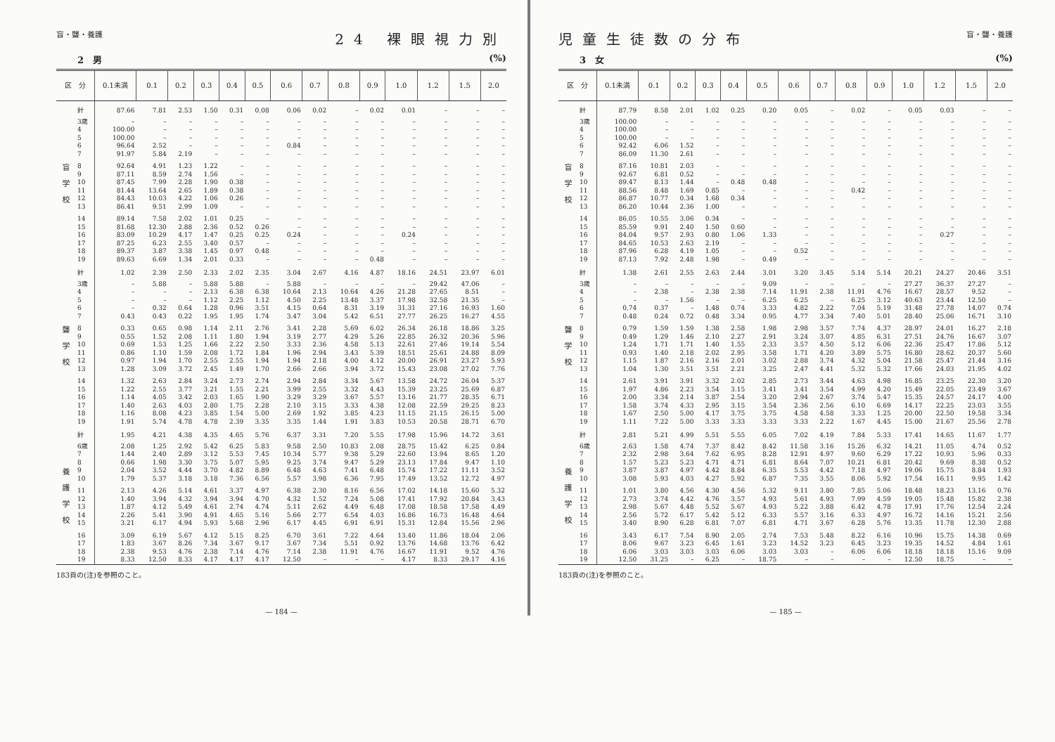盲・聾・養護 24 裸眼視力別
2　男 (%)
| 区 分 | | 0.1未満 | 0.1 | 0.2 | 0.3 | 0.4 | 0.5 | 0.6 | 0.7 | 0.8 | 0.9 | 1.0 | 1.2 | 1.5 | 2.0 |
| --- | --- | --- | --- | --- | --- | --- | --- | --- | --- | --- | --- | --- | --- | --- | --- |
| 盲 学 校 | 計 | 87.66 | 7.81 | 2.53 | 1.50 | 0.31 | 0.08 | 0.06 | 0.02 | – | 0.02 | 0.01 | – | – | – |
| | 3歳 | – | – | – | – | – | – | – | – | – | – | – | – | – | – |
| | 4 | 100.00 | – | – | – | – | – | – | – | – | – | – | – | – | – |
| | 5 | 100.00 | – | – | – | – | – | – | – | – | – | – | – | – | – |
| | 6 | 96.64 | 2.52 | – | – | – | – | 0.84 | – | – | – | – | – | – | – |
| | 7 | 91.97 | 5.84 | 2.19 | – | – | – | – | – | – | – | – | – | – | – |
| | 8 | 92.64 | 4.91 | 1.23 | 1.22 | – | – | – | – | – | – | – | – | – | – |
| | 9 | 87.11 | 8.59 | 2.74 | 1.56 | – | – | – | – | – | – | – | – | – | – |
| | 10 | 87.45 | 7.99 | 2.28 | 1.90 | 0.38 | – | – | – | – | – | – | – | – | – |
| | 11 | 81.44 | 13.64 | 2.65 | 1.89 | 0.38 | – | – | – | – | – | – | – | – | – |
| | 12 | 84.43 | 10.03 | 4.22 | 1.06 | 0.26 | – | – | – | – | – | – | – | – | – |
| | 13 | 86.41 | 9.51 | 2.99 | 1.09 | – | – | – | – | – | – | – | – | – | – |
| | 14 | 89.14 | 7.58 | 2.02 | 1.01 | 0.25 | – | – | – | – | – | – | – | – | – |
| | 15 | 81.68 | 12.30 | 2.88 | 2.36 | 0.52 | 0.26 | – | – | – | – | – | – | – | – |
| | 16 | 83.09 | 10.29 | 4.17 | 1.47 | 0.25 | 0.25 | 0.24 | – | – | – | 0.24 | – | – | – |
| | 17 | 87.25 | 6.23 | 2.55 | 3.40 | 0.57 | – | – | – | – | – | – | – | – | – |
| | 18 | 89.37 | 3.87 | 3.38 | 1.45 | 0.97 | 0.48 | – | – | – | – | – | – | – | – |
| | 19 | 89.63 | 6.69 | 1.34 | 2.01 | 0.33 | – | – | – | – | 0.48 | – | – | – | – |
| 聾 学 校 | 計 | 1.02 | 2.39 | 2.50 | 2.33 | 2.02 | 2.35 | 3.04 | 2.67 | 4.16 | 4.87 | 18.16 | 24.51 | 23.97 | 6.01 |
| | 3歳 | – | 5.88 | – | 5.88 | 5.88 | – | 5.88 | – | – | – | – | 29.42 | 47.06 | – |
| | 4 | – | – | – | 2.13 | 6.38 | 6.38 | 10.64 | 2.13 | 10.64 | 4.26 | 21.28 | 27.65 | 8.51 | – |
| | 5 | – | – | – | 1.12 | 2.25 | 1.12 | 4.50 | 2.25 | 13.48 | 3.37 | 17.98 | 32.58 | 21.35 | – |
| | 6 | – | 0.32 | 0.64 | 1.28 | 0.96 | 3.51 | 4.15 | 0.64 | 8.31 | 3.19 | 31.31 | 27.16 | 16.93 | 1.60 |
| | 7 | 0.43 | 0.43 | 0.22 | 1.95 | 1.95 | 1.74 | 3.47 | 3.04 | 5.42 | 6.51 | 27.77 | 26.25 | 16.27 | 4.55 |
| | 8 | 0.33 | 0.65 | 0.98 | 1.14 | 2.11 | 2.76 | 3.41 | 2.28 | 5.69 | 6.02 | 26.34 | 26.18 | 18.86 | 3.25 |
| | 9 | 0.55 | 1.52 | 2.08 | 1.11 | 1.80 | 1.94 | 3.19 | 2.77 | 4.29 | 5.26 | 22.85 | 26.32 | 20.36 | 5.96 |
| | 10 | 0.69 | 1.53 | 1.25 | 1.66 | 2.22 | 2.50 | 3.33 | 2.36 | 4.58 | 5.13 | 22.61 | 27.46 | 19.14 | 5.54 |
| | 11 | 0.86 | 1.10 | 1.59 | 2.08 | 1.72 | 1.84 | 1.96 | 2.94 | 3.43 | 5.39 | 18.51 | 25.61 | 24.88 | 8.09 |
| | 12 | 0.97 | 1.94 | 1.70 | 2.55 | 2.55 | 1.94 | 1.94 | 2.18 | 4.00 | 4.12 | 20.00 | 26.91 | 23.27 | 5.93 |
| | 13 | 1.28 | 3.09 | 3.72 | 2.45 | 1.49 | 1.70 | 2.66 | 2.66 | 3.94 | 3.72 | 15.43 | 23.08 | 27.02 | 7.76 |
| | 14 | 1.32 | 2.63 | 2.84 | 3.24 | 2.73 | 2.74 | 2.94 | 2.84 | 3.34 | 5.67 | 13.58 | 24.72 | 26.04 | 5.37 |
| | 15 | 1.22 | 2.55 | 3.77 | 3.21 | 1.55 | 2.21 | 3.99 | 2.55 | 3.32 | 4.43 | 15.39 | 23.25 | 25.69 | 6.87 |
| | 16 | 1.14 | 4.05 | 3.42 | 2.03 | 1.65 | 1.90 | 3.29 | 3.29 | 3.67 | 5.57 | 13.16 | 21.77 | 28.35 | 6.71 |
| | 17 | 1.40 | 2.63 | 4.03 | 2.80 | 1.75 | 2.28 | 2.10 | 3.15 | 3.33 | 4.38 | 12.08 | 22.59 | 29.25 | 8.23 |
| | 18 | 1.16 | 8.08 | 4.23 | 3.85 | 1.54 | 5.00 | 2.69 | 1.92 | 3.85 | 4.23 | 11.15 | 21.15 | 26.15 | 5.00 |
| | 19 | 1.91 | 5.74 | 4.78 | 4.78 | 2.39 | 3.35 | 3.35 | 1.44 | 1.91 | 3.83 | 10.53 | 20.58 | 28.71 | 6.70 |
| 養 護 学 校 | 計 | 1.95 | 4.21 | 4.38 | 4.35 | 4.65 | 5.76 | 6.37 | 3.31 | 7.20 | 5.55 | 17.98 | 15.96 | 14.72 | 3.61 |
| | 6歳 | 2.08 | 1.25 | 2.92 | 5.42 | 6.25 | 5.83 | 9.58 | 2.50 | 10.83 | 2.08 | 28.75 | 15.42 | 6.25 | 0.84 |
| | 7 | 1.44 | 2.40 | 2.89 | 3.12 | 5.53 | 7.45 | 10.34 | 5.77 | 9.38 | 5.29 | 22.60 | 13.94 | 8.65 | 1.20 |
| | 8 | 0.66 | 1.98 | 3.30 | 3.75 | 5.07 | 5.95 | 9.25 | 3.74 | 9.47 | 5.29 | 23.13 | 17.84 | 9.47 | 1.10 |
| | 9 | 2.04 | 3.52 | 4.44 | 3.70 | 4.82 | 8.89 | 6.48 | 4.63 | 7.41 | 6.48 | 15.74 | 17.22 | 11.11 | 3.52 |
| | 10 | 1.79 | 5.37 | 3.18 | 3.18 | 7.36 | 6.56 | 5.57 | 3.98 | 6.36 | 7.95 | 17.49 | 13.52 | 12.72 | 4.97 |
| | 11 | 2.13 | 4.26 | 5.14 | 4.61 | 3.37 | 4.97 | 6.38 | 2.30 | 8.16 | 6.56 | 17.02 | 14.18 | 15.60 | 5.32 |
| | 12 | 1.40 | 3.94 | 4.32 | 3.94 | 3.94 | 4.70 | 4.32 | 1.52 | 7.24 | 5.08 | 17.41 | 17.92 | 20.84 | 3.43 |
| | 13 | 1.87 | 4.12 | 5.49 | 4.61 | 2.74 | 4.74 | 5.11 | 2.62 | 4.49 | 6.48 | 17.08 | 18.58 | 17.58 | 4.49 |
| | 14 | 2.26 | 5.41 | 3.90 | 4.91 | 4.65 | 5.16 | 5.66 | 2.77 | 6.54 | 4.03 | 16.86 | 16.73 | 16.48 | 4.64 |
| | 15 | 3.21 | 6.17 | 4.94 | 5.93 | 5.68 | 2.96 | 6.17 | 4.45 | 6.91 | 6.91 | 15.31 | 12.84 | 15.56 | 2.96 |
| | 16 | 3.09 | 6.19 | 5.67 | 4.12 | 5.15 | 8.25 | 6.70 | 3.61 | 7.22 | 4.64 | 13.40 | 11.86 | 18.04 | 2.06 |
| | 17 | 1.83 | 3.67 | 8.26 | 7.34 | 3.67 | 9.17 | 3.67 | 7.34 | 5.51 | 0.92 | 13.76 | 14.68 | 13.76 | 6.42 |
| | 18 | 2.38 | 9.53 | 4.76 | 2.38 | 7.14 | 4.76 | 7.14 | 2.38 | 11.91 | 4.76 | 16.67 | 11.91 | 9.52 | 4.76 |
| | 19 | 8.33 | 12.50 | 8.33 | 4.17 | 4.17 | 4.17 | 12.50 | – | – | – | 4.17 | 8.33 | 29.17 | 4.16 |
183頁の(注)を参照のこと。
— 184 —
児童生徒数の分布 盲・聾・養護
3　女 (%)
| 区 分 | | 0.1未満 | 0.1 | 0.2 | 0.3 | 0.4 | 0.5 | 0.6 | 0.7 | 0.8 | 0.9 | 1.0 | 1.2 | 1.5 | 2.0 |
| --- | --- | --- | --- | --- | --- | --- | --- | --- | --- | --- | --- | --- | --- | --- | --- |
| 盲 学 校 | 計 | 87.79 | 8.58 | 2.01 | 1.02 | 0.25 | 0.20 | 0.05 | – | 0.02 | – | 0.05 | 0.03 | – | – |
| | 3歳 | 100.00 | – | – | – | – | – | – | – | – | – | – | – | – | – |
| | 4 | 100.00 | – | – | – | – | – | – | – | – | – | – | – | – | – |
| | 5 | 100.00 | – | – | – | – | – | – | – | – | – | – | – | – | – |
| | 6 | 92.42 | 6.06 | 1.52 | – | – | – | – | – | – | – | – | – | – | – |
| | 7 | 86.09 | 11.30 | 2.61 | – | – | – | – | – | – | – | – | – | – | – |
| | 8 | 87.16 | 10.81 | 2.03 | – | – | – | – | – | – | – | – | – | – | – |
| | 9 | 92.67 | 6.81 | 0.52 | – | – | – | – | – | – | – | – | – | – | – |
| | 10 | 89.47 | 8.13 | 1.44 | – | 0.48 | 0.48 | – | – | – | – | – | – | – | – |
| | 11 | 88.56 | 8.48 | 1.69 | 0.85 | – | – | – | – | 0.42 | – | – | – | – | – |
| | 12 | 86.87 | 10.77 | 0.34 | 1.68 | 0.34 | – | – | – | – | – | – | – | – | – |
| | 13 | 86.20 | 10.44 | 2.36 | 1.00 | – | – | – | – | – | – | – | – | – | – |
| | 14 | 86.05 | 10.55 | 3.06 | 0.34 | – | – | – | – | – | – | – | – | – | – |
| | 15 | 85.59 | 9.91 | 2.40 | 1.50 | 0.60 | – | – | – | – | – | – | – | – | – |
| | 16 | 84.04 | 9.57 | 2.93 | 0.80 | 1.06 | 1.33 | – | – | – | – | – | 0.27 | – | – |
| | 17 | 84.65 | 10.53 | 2.63 | 2.19 | – | – | – | – | – | – | – | – | – | – |
| | 18 | 87.96 | 6.28 | 4.19 | 1.05 | – | – | 0.52 | – | – | – | – | – | – | – |
| | 19 | 87.13 | 7.92 | 2.48 | 1.98 | – | 0.49 | – | – | – | – | – | – | – | – |
| 聾 学 校 | 計 | 1.38 | 2.61 | 2.55 | 2.63 | 2.44 | 3.01 | 3.20 | 3.45 | 5.14 | 5.14 | 20.21 | 24.27 | 20.46 | 3.51 |
| | 3歳 | – | – | – | – | – | 9.09 | – | – | – | – | 27.27 | 36.37 | 27.27 | – |
| | 4 | – | 2.38 | – | 2.38 | 2.38 | 7.14 | 11.91 | 2.38 | 11.91 | 4.76 | 16.67 | 28.57 | 9.52 | – |
| | 5 | – | – | 1.56 | – | – | 6.25 | 6.25 | – | 6.25 | 3.12 | 40.63 | 23.44 | 12.50 | – |
| | 6 | 0.74 | 0.37 | – | 1.48 | 0.74 | 3.33 | 4.82 | 2.22 | 7.04 | 5.19 | 31.48 | 27.78 | 14.07 | 0.74 |
| | 7 | 0.48 | 0.24 | 0.72 | 0.48 | 3.34 | 0.95 | 4.77 | 3.34 | 7.40 | 5.01 | 28.40 | 25.06 | 16.71 | 3.10 |
| | 8 | 0.79 | 1.59 | 1.59 | 1.38 | 2.58 | 1.98 | 2.98 | 3.57 | 7.74 | 4.37 | 28.97 | 24.01 | 16.27 | 2.18 |
| | 9 | 0.49 | 1.29 | 1.46 | 2.10 | 2.27 | 2.91 | 3.24 | 3.07 | 4.85 | 6.31 | 27.51 | 24.76 | 16.67 | 3.07 |
| | 10 | 1.24 | 1.71 | 1.71 | 1.40 | 1.55 | 2.33 | 3.57 | 4.50 | 5.12 | 6.06 | 22.36 | 25.47 | 17.86 | 5.12 |
| | 11 | 0.93 | 1.40 | 2.18 | 2.02 | 2.95 | 3.58 | 1.71 | 4.20 | 3.89 | 5.75 | 16.80 | 28.62 | 20.37 | 5.60 |
| | 12 | 1.15 | 1.87 | 2.16 | 2.16 | 2.01 | 3.02 | 2.88 | 3.74 | 4.32 | 5.04 | 21.58 | 25.47 | 21.44 | 3.16 |
| | 13 | 1.04 | 1.30 | 3.51 | 3.51 | 2.21 | 3.25 | 2.47 | 4.41 | 5.32 | 5.32 | 17.66 | 24.03 | 21.95 | 4.02 |
| | 14 | 2.61 | 3.91 | 3.91 | 3.32 | 2.02 | 2.85 | 2.73 | 3.44 | 4.63 | 4.98 | 16.85 | 23.25 | 22.30 | 3.20 |
| | 15 | 1.97 | 4.86 | 2.23 | 3.54 | 3.15 | 3.41 | 3.41 | 3.54 | 4.99 | 4.20 | 15.49 | 22.05 | 23.49 | 3.67 |
| | 16 | 2.00 | 3.34 | 2.14 | 3.87 | 2.54 | 3.20 | 2.94 | 2.67 | 3.74 | 5.47 | 15.35 | 24.57 | 24.17 | 4.00 |
| | 17 | 1.58 | 3.74 | 4.33 | 2.95 | 3.15 | 3.54 | 2.36 | 2.56 | 6.10 | 6.69 | 14.17 | 22.25 | 23.03 | 3.55 |
| | 18 | 1.67 | 2.50 | 5.00 | 4.17 | 3.75 | 3.75 | 4.58 | 4.58 | 3.33 | 1.25 | 20.00 | 22.50 | 19.58 | 3.34 |
| | 19 | 1.11 | 7.22 | 5.00 | 3.33 | 3.33 | 3.33 | 3.33 | 2.22 | 1.67 | 4.45 | 15.00 | 21.67 | 25.56 | 2.78 |
| 養 護 学 校 | 計 | 2.81 | 5.21 | 4.99 | 5.51 | 5.55 | 6.05 | 7.02 | 4.19 | 7.84 | 5.33 | 17.41 | 14.65 | 11.67 | 1.77 |
| | 6歳 | 2.63 | 1.58 | 4.74 | 7.37 | 8.42 | 8.42 | 11.58 | 3.16 | 15.26 | 6.32 | 14.21 | 11.05 | 4.74 | 0.52 |
| | 7 | 2.32 | 2.98 | 3.64 | 7.62 | 6.95 | 8.28 | 12.91 | 4.97 | 9.60 | 6.29 | 17.22 | 10.93 | 5.96 | 0.33 |
| | 8 | 1.57 | 5.23 | 5.23 | 4.71 | 4.71 | 6.81 | 8.64 | 7.07 | 10.21 | 6.81 | 20.42 | 9.69 | 8.38 | 0.52 |
| | 9 | 3.87 | 3.87 | 4.97 | 4.42 | 8.84 | 6.35 | 5.53 | 4.42 | 7.18 | 4.97 | 19.06 | 15.75 | 8.84 | 1.93 |
| | 10 | 3.08 | 5.93 | 4.03 | 4.27 | 5.92 | 6.87 | 7.35 | 3.55 | 8.06 | 5.92 | 17.54 | 16.11 | 9.95 | 1.42 |
| | 11 | 1.01 | 3.80 | 4.56 | 4.30 | 4.56 | 5.32 | 9.11 | 3.80 | 7.85 | 5.06 | 18.48 | 18.23 | 13.16 | 0.76 |
| | 12 | 2.73 | 3.74 | 4.42 | 4.76 | 3.57 | 4.93 | 5.61 | 4.93 | 7.99 | 4.59 | 19.05 | 15.48 | 15.82 | 2.38 |
| | 13 | 2.98 | 5.67 | 4.48 | 5.52 | 5.67 | 4.93 | 5.22 | 3.88 | 6.42 | 4.78 | 17.91 | 17.76 | 12.54 | 2.24 |
| | 14 | 2.56 | 5.72 | 6.17 | 5.42 | 5.12 | 6.33 | 5.57 | 3.16 | 6.33 | 4.97 | 16.72 | 14.16 | 15.21 | 2.56 |
| | 15 | 3.40 | 8.90 | 6.28 | 6.81 | 7.07 | 6.81 | 4.71 | 3.67 | 6.28 | 5.76 | 13.35 | 11.78 | 12.30 | 2.88 |
| | 16 | 3.43 | 6.17 | 7.54 | 8.90 | 2.05 | 2.74 | 7.53 | 5.48 | 8.22 | 6.16 | 10.96 | 15.75 | 14.38 | 0.69 |
| | 17 | 8.06 | 9.67 | 3.23 | 6.45 | 1.61 | 3.23 | 14.52 | 3.23 | 6.45 | 3.23 | 19.35 | 14.52 | 4.84 | 1.61 |
| | 18 | 6.06 | 3.03 | 3.03 | 3.03 | 6.06 | 3.03 | 3.03 | – | 6.06 | 6.06 | 18.18 | 18.18 | 15.16 | 9.09 |
| | 19 | 12.50 | 31.25 | – | 6.25 | – | 18.75 | – | – | – | – | 12.50 | 18.75 | – | – |
183頁の(注)を参照のこと。
— 185 —